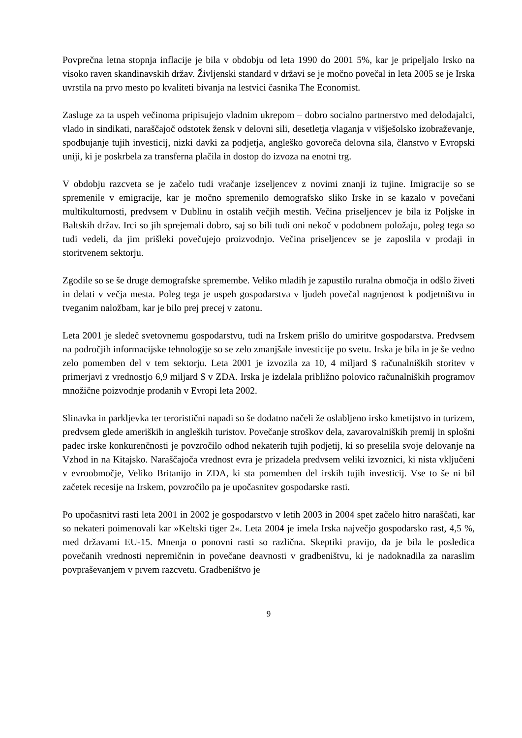Povprečna letna stopnja inflacije je bila v obdobju od leta 1990 do 2001 5%, kar je pripeljalo Irsko na visoko raven skandinavskih držav. Življenski standard v državi se je močno povečal in leta 2005 se je Irska uvrstila na prvo mesto po kvaliteti bivanja na lestvici časnika The Economist.
Zasluge za ta uspeh večinoma pripisujejo vladnim ukrepom – dobro socialno partnerstvo med delodajalci, vlado in sindikati, naraščajoč odstotek žensk v delovni sili, desetletja vlaganja v višješolsko izobraževanje, spodbujanje tujih investicij, nizki davki za podjetja, angleško govoreča delovna sila, članstvo v Evropski uniji, ki je poskrbela za transferna plačila in dostop do izvoza na enotni trg.
V obdobju razcveta se je začelo tudi vračanje izseljencev z novimi znanji iz tujine. Imigracije so se spremenile v emigracije, kar je močno spremenilo demografsko sliko Irske in se kazalo v povečani multikulturnosti, predvsem v Dublinu in ostalih večjih mestih. Večina priseljencev je bila iz Poljske in Baltskih držav. Irci so jih sprejemali dobro, saj so bili tudi oni nekoč v podobnem položaju, poleg tega so tudi vedeli, da jim prišleki povečujejo proizvodnjo. Večina priseljencev se je zaposlila v prodaji in storitvenem sektorju.
Zgodile so se še druge demografske spremembe. Veliko mladih je zapustilo ruralna območja in odšlo živeti in delati v večja mesta. Poleg tega je uspeh gospodarstva v ljudeh povečal nagnjenost k podjetništvu in tveganim naložbam, kar je bilo prej precej v zatonu.
Leta 2001 je sledeč svetovnemu gospodarstvu, tudi na Irskem prišlo do umiritve gospodarstva. Predvsem na področjih informacijske tehnologije so se zelo zmanjšale investicije po svetu. Irska je bila in je še vedno zelo pomemben del v tem sektorju. Leta 2001 je izvozila za 10, 4 miljard $ računalniških storitev v primerjavi z vrednostjo 6,9 miljard $ v ZDA. Irska je izdelala približno polovico računalniških programov množične poizvodnje prodanih v Evropi leta 2002.
Slinavka in parkljevka ter teroristični napadi so še dodatno načeli že oslabljeno irsko kmetijstvo in turizem, predvsem glede ameriških in angleških turistov. Povečanje stroškov dela, zavarovalniških premij in splošni padec irske konkurenčnosti je povzročilo odhod nekaterih tujih podjetij, ki so preselila svoje delovanje na Vzhod in na Kitajsko. Naraščajoča vrednost evra je prizadela predvsem veliki izvoznici, ki nista vključeni v evroobmočje, Veliko Britanijo in ZDA, ki sta pomemben del irskih tujih investicij. Vse to še ni bil začetek recesije na Irskem, povzročilo pa je upočasnitev gospodarske rasti.
Po upočasnitvi rasti leta 2001 in 2002 je gospodarstvo v letih 2003 in 2004 spet začelo hitro naraščati, kar so nekateri poimenovali kar »Keltski tiger 2«. Leta 2004 je imela Irska največjo gospodarsko rast, 4,5 %, med državami EU-15. Mnenja o ponovni rasti so različna. Skeptiki pravijo, da je bila le posledica povečanih vrednosti nepremičnin in povečane deavnosti v gradbeništvu, ki je nadoknadila za naraslim povpraševanjem v prvem razcvetu. Gradbeništvo je
9